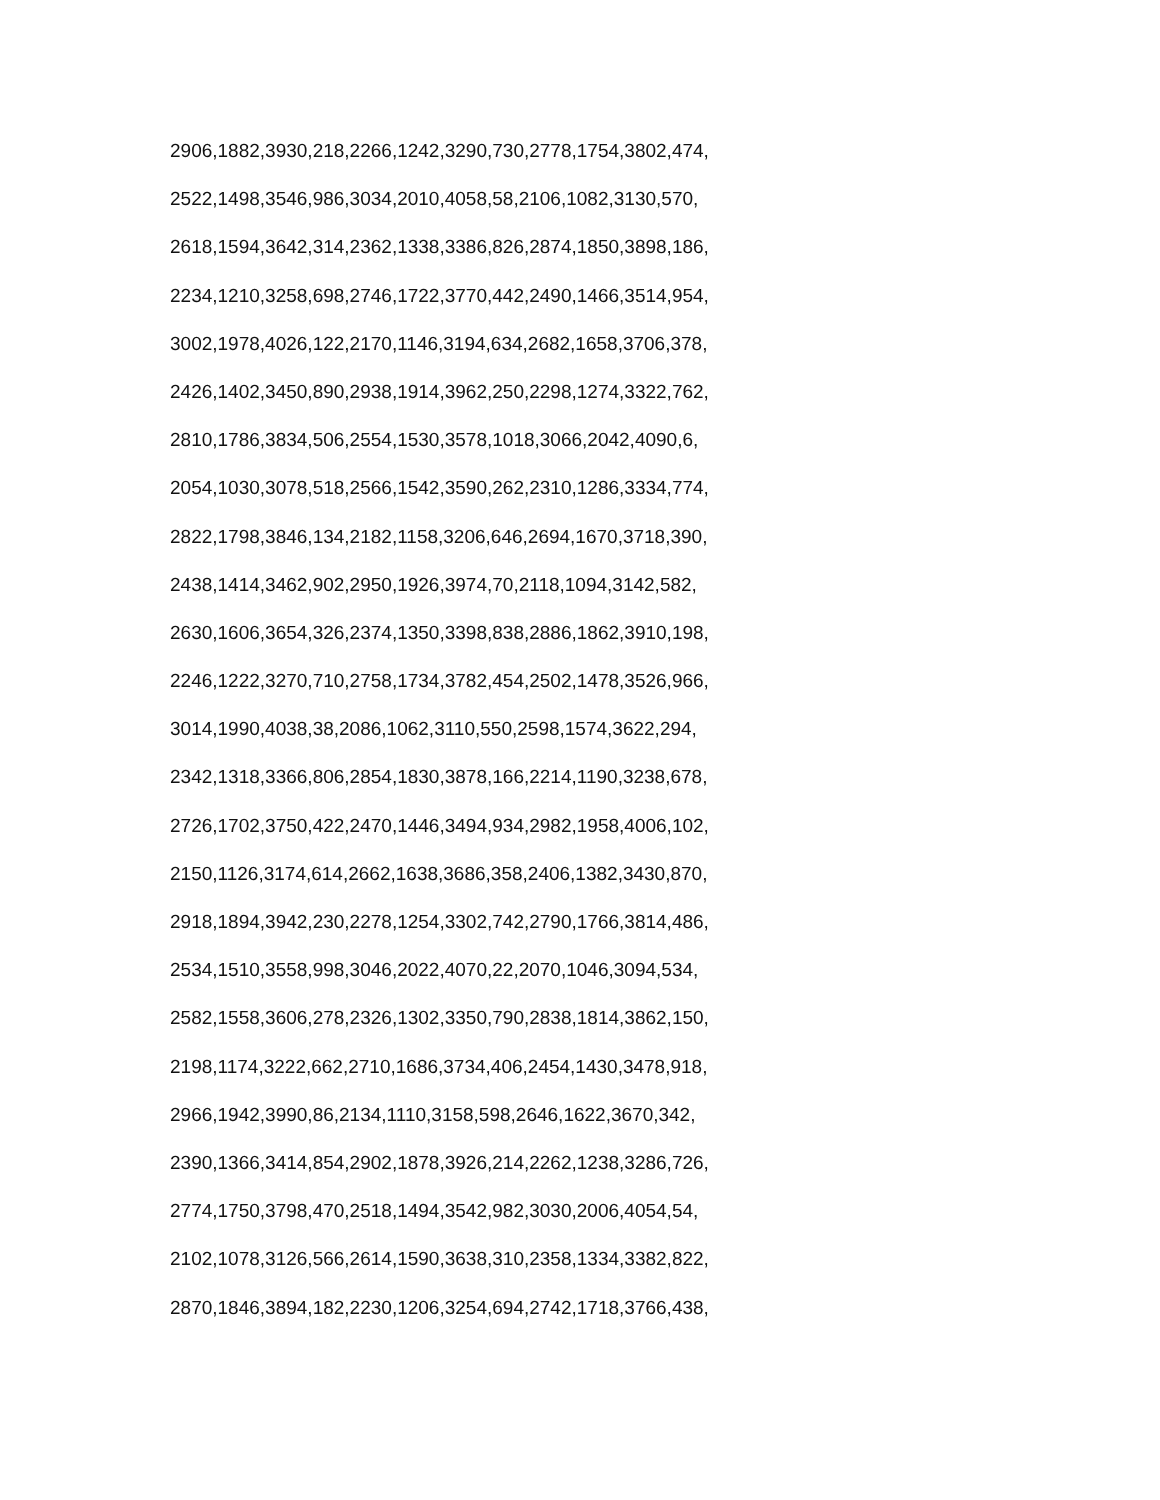2906,1882,3930,218,2266,1242,3290,730,2778,1754,3802,474,
2522,1498,3546,986,3034,2010,4058,58,2106,1082,3130,570,
2618,1594,3642,314,2362,1338,3386,826,2874,1850,3898,186,
2234,1210,3258,698,2746,1722,3770,442,2490,1466,3514,954,
3002,1978,4026,122,2170,1146,3194,634,2682,1658,3706,378,
2426,1402,3450,890,2938,1914,3962,250,2298,1274,3322,762,
2810,1786,3834,506,2554,1530,3578,1018,3066,2042,4090,6,
2054,1030,3078,518,2566,1542,3590,262,2310,1286,3334,774,
2822,1798,3846,134,2182,1158,3206,646,2694,1670,3718,390,
2438,1414,3462,902,2950,1926,3974,70,2118,1094,3142,582,
2630,1606,3654,326,2374,1350,3398,838,2886,1862,3910,198,
2246,1222,3270,710,2758,1734,3782,454,2502,1478,3526,966,
3014,1990,4038,38,2086,1062,3110,550,2598,1574,3622,294,
2342,1318,3366,806,2854,1830,3878,166,2214,1190,3238,678,
2726,1702,3750,422,2470,1446,3494,934,2982,1958,4006,102,
2150,1126,3174,614,2662,1638,3686,358,2406,1382,3430,870,
2918,1894,3942,230,2278,1254,3302,742,2790,1766,3814,486,
2534,1510,3558,998,3046,2022,4070,22,2070,1046,3094,534,
2582,1558,3606,278,2326,1302,3350,790,2838,1814,3862,150,
2198,1174,3222,662,2710,1686,3734,406,2454,1430,3478,918,
2966,1942,3990,86,2134,1110,3158,598,2646,1622,3670,342,
2390,1366,3414,854,2902,1878,3926,214,2262,1238,3286,726,
2774,1750,3798,470,2518,1494,3542,982,3030,2006,4054,54,
2102,1078,3126,566,2614,1590,3638,310,2358,1334,3382,822,
2870,1846,3894,182,2230,1206,3254,694,2742,1718,3766,438,